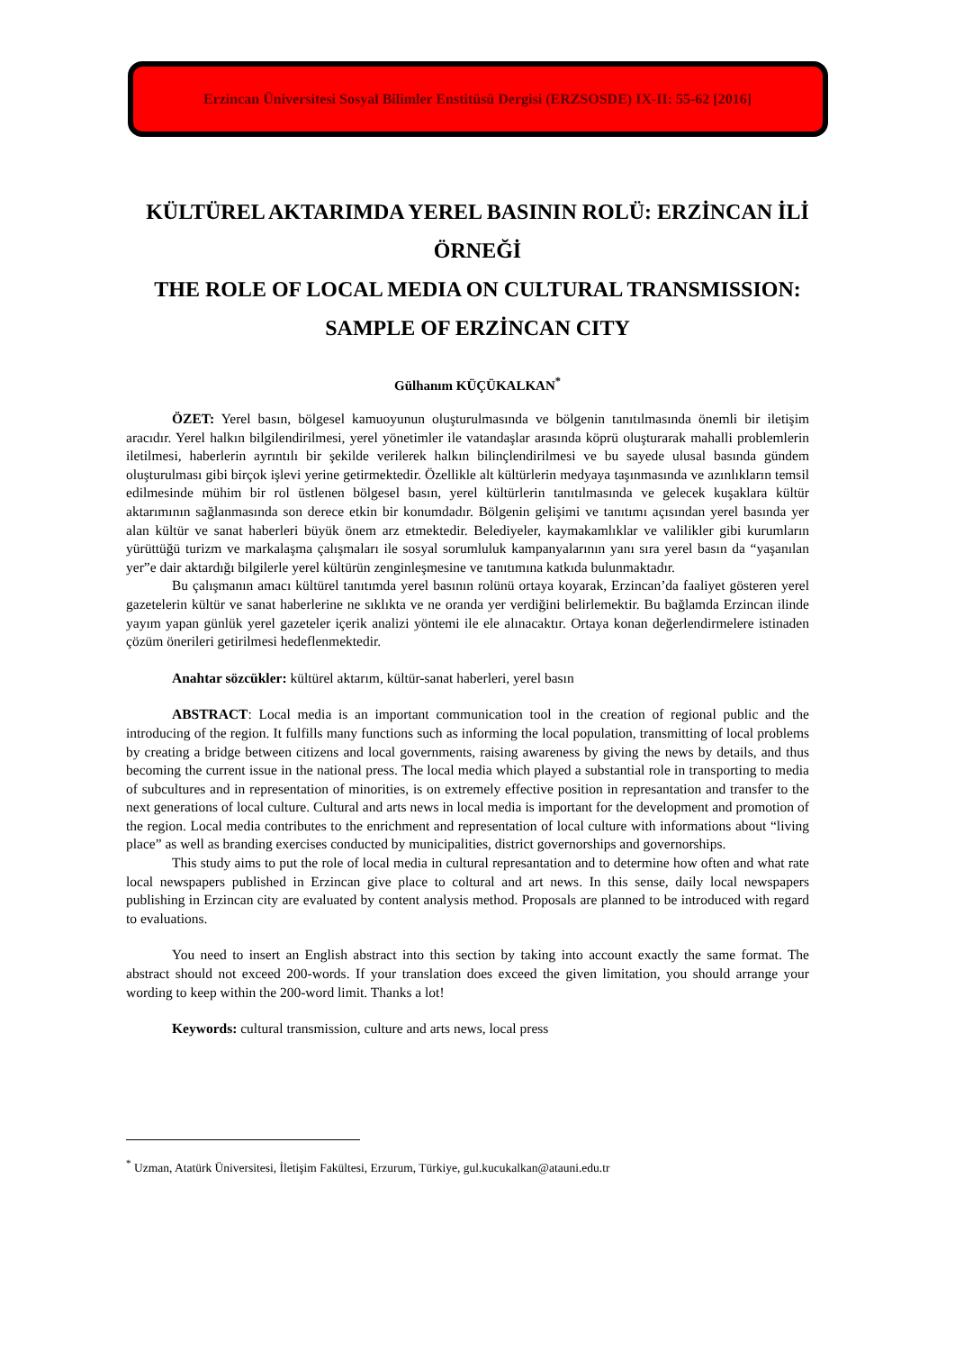Erzincan Üniversitesi Sosyal Bilimler Enstitüsü Dergisi (ERZSOSDE) IX-II: 55-62 [2016]
KÜLTÜREL AKTARIMDA YEREL BASININ ROLÜ: ERZİNCAN İLİ ÖRNEĞİ
THE ROLE OF LOCAL MEDIA ON CULTURAL TRANSMISSION: SAMPLE OF ERZİNCAN CITY
Gülhanım KÜÇÜKALKAN<sup>*</sup>
ÖZET: Yerel basın, bölgesel kamuoyunun oluşturulmasında ve bölgenin tanıtılmasında önemli bir iletişim aracıdır. Yerel halkın bilgilendirilmesi, yerel yönetimler ile vatandaşlar arasında köprü oluşturarak mahalli problemlerin iletilmesi, haberlerin ayrıntılı bir şekilde verilerek halkın bilinçlendirilmesi ve bu sayede ulusal basında gündem oluşturulması gibi birçok işlevi yerine getirmektedir. Özellikle alt kültürlerin medyaya taşınmasında ve azınlıkların temsil edilmesinde mühim bir rol üstlenen bölgesel basın, yerel kültürlerin tanıtılmasında ve gelecek kuşaklara kültür aktarımının sağlanmasında son derece etkin bir konumdadır. Bölgenin gelişimi ve tanıtımı açısından yerel basında yer alan kültür ve sanat haberleri büyük önem arz etmektedir. Belediyeler, kaymakamlıklar ve valilikler gibi kurumların yürüttüğü turizm ve markalaşma çalışmaları ile sosyal sorumluluk kampanyalarının yanı sıra yerel basın da “yaşanılan yer”e dair aktardığı bilgilerle yerel kültürün zenginleşmesine ve tanıtımına katkıda bulunmaktadır.
Bu çalışmanın amacı kültürel tanıtımda yerel basının rolünü ortaya koyarak, Erzincan’da faaliyet gösteren yerel gazetelerin kültür ve sanat haberlerine ne sıklıkta ve ne oranda yer verdiğini belirlemektir. Bu bağlamda Erzincan ilinde yayım yapan günlük yerel gazeteler içerik analizi yöntemi ile ele alınacaktır. Ortaya konan değerlendirmelere istinaden çözüm önerileri getirilmesi hedeflenmektedir.
Anahtar sözcükler: kültürel aktarım, kültür-sanat haberleri, yerel basın
ABSTRACT: Local media is an important communication tool in the creation of regional public and the introducing of the region. It fulfills many functions such as informing the local population, transmitting of local problems by creating a bridge between citizens and local governments, raising awareness by giving the news by details, and thus becoming the current issue in the national press. The local media which played a substantial role in transporting to media of subcultures and in representation of minorities, is on extremely effective position in represantation and transfer to the next generations of local culture. Cultural and arts news in local media is important for the development and promotion of the region. Local media contributes to the enrichment and representation of local culture with informations about “living place” as well as branding exercises conducted by municipalities, district governorships and governorships.
This study aims to put the role of local media in cultural represantation and to determine how often and what rate local newspapers published in Erzincan give place to coltural and art news. In this sense, daily local newspapers publishing in Erzincan city are evaluated by content analysis method. Proposals are planned to be introduced with regard to evaluations.
You need to insert an English abstract into this section by taking into account exactly the same format. The abstract should not exceed 200-words. If your translation does exceed the given limitation, you should arrange your wording to keep within the 200-word limit. Thanks a lot!
Keywords: cultural transmission, culture and arts news, local press
<sup>*</sup> Uzman, Atatürk Üniversitesi, İletişim Fakültesi, Erzurum, Türkiye, gul.kucukalkan@atauni.edu.tr